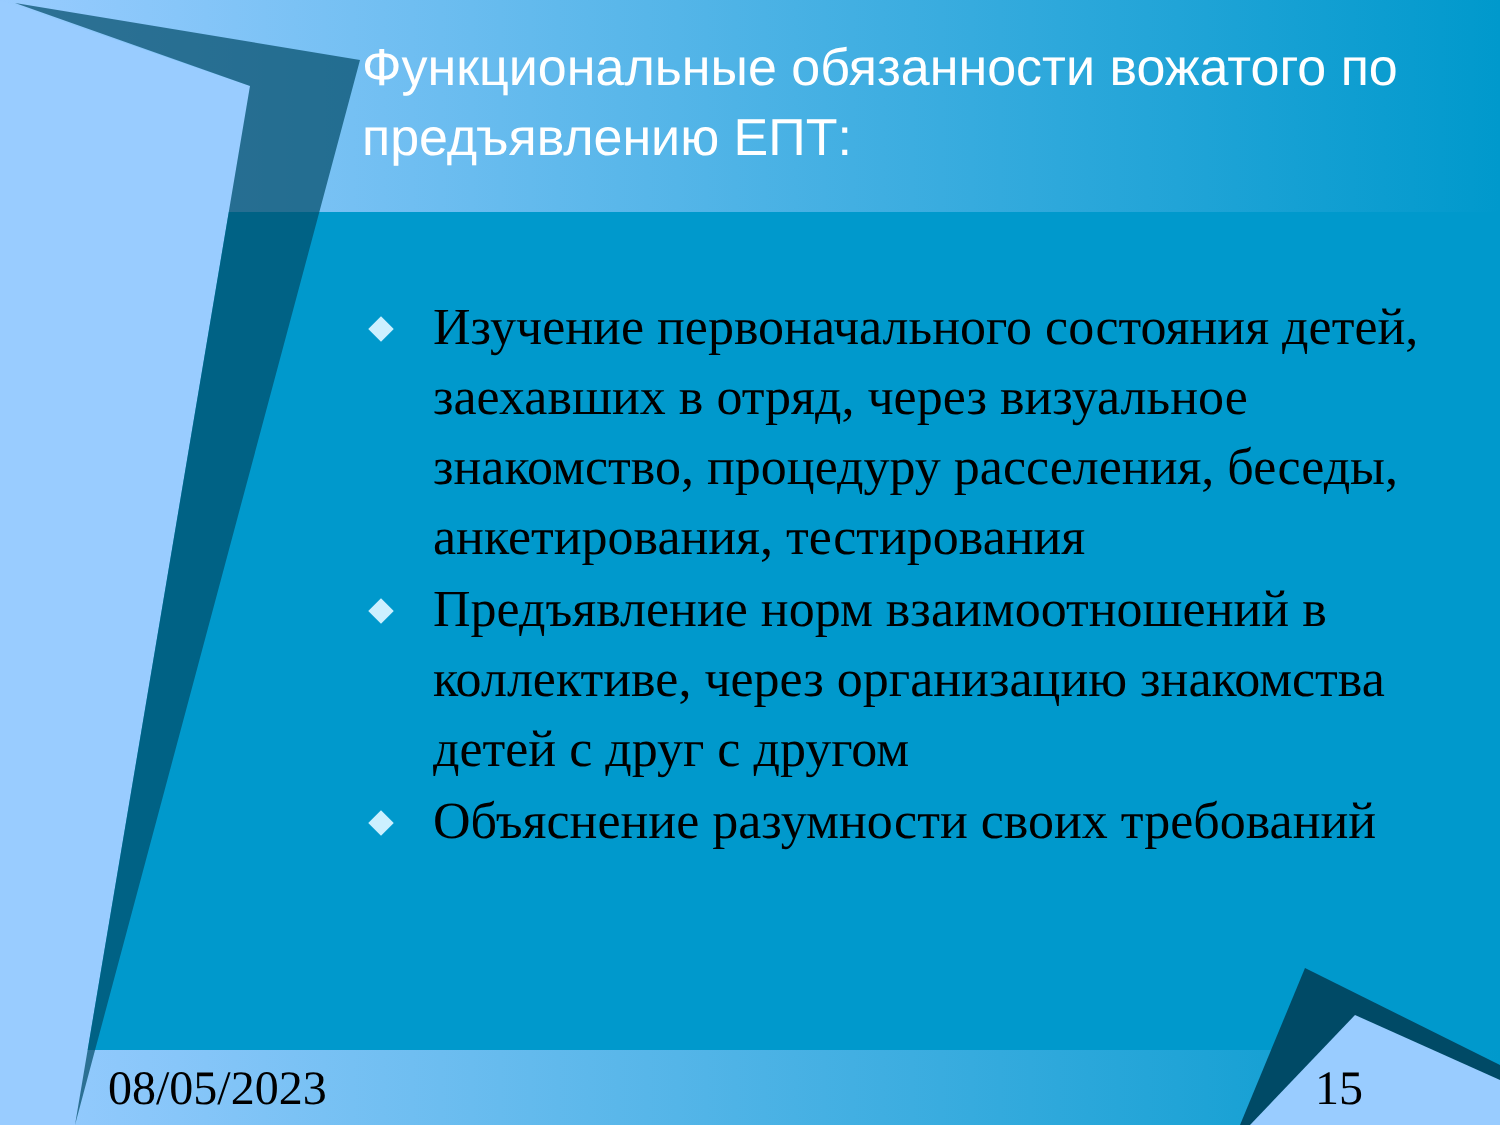Функциональные обязанности вожатого по предъявлению ЕПТ:
Изучение первоначального состояния детей, заехавших в отряд, через визуальное знакомство, процедуру расселения, беседы, анкетирования, тестирования
Предъявление норм взаимоотношений в коллективе, через организацию знакомства детей с друг с другом
Объяснение разумности своих требований
08/05/2023 15